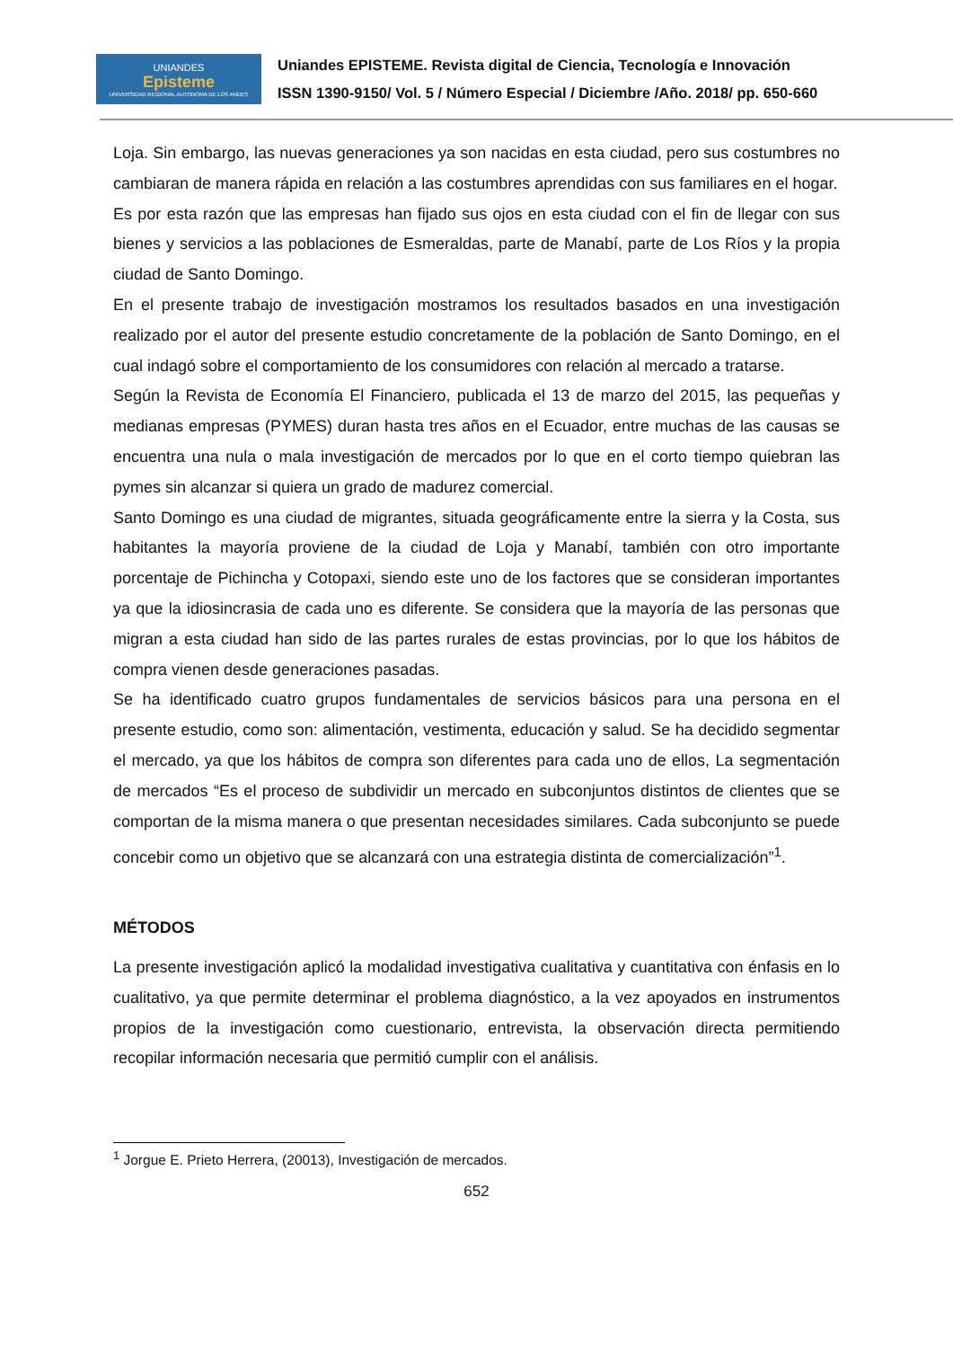UNIANDES
Episteme
UNIVERSIDAD REGIONAL AUTONOMA DE LOS ANDES
Uniandes EPISTEME. Revista digital de Ciencia, Tecnología e Innovación
ISSN 1390-9150/ Vol. 5 / Número Especial / Diciembre /Año. 2018/ pp. 650-660
Loja. Sin embargo, las nuevas generaciones ya son nacidas en esta ciudad, pero sus costumbres no cambiaran de manera rápida en relación a las costumbres aprendidas con sus familiares en el hogar.
Es por esta razón que las empresas han fijado sus ojos en esta ciudad con el fin de llegar con sus bienes y servicios a las poblaciones de Esmeraldas, parte de Manabí, parte de Los Ríos y la propia ciudad de Santo Domingo.
En el presente trabajo de investigación mostramos los resultados basados en una investigación realizado por el autor del presente estudio concretamente de la población de Santo Domingo, en el cual indagó sobre el comportamiento de los consumidores con relación al mercado a tratarse.
Según la Revista de Economía El Financiero, publicada el 13 de marzo del 2015, las pequeñas y medianas empresas (PYMES) duran hasta tres años en el Ecuador, entre muchas de las causas se encuentra una nula o mala investigación de mercados por lo que en el corto tiempo quiebran las pymes sin alcanzar si quiera un grado de madurez comercial.
Santo Domingo es una ciudad de migrantes, situada geográficamente entre la sierra y la Costa, sus habitantes la mayoría proviene de la ciudad de Loja y Manabí, también con otro importante porcentaje de Pichincha y Cotopaxi, siendo este uno de los factores que se consideran importantes ya que la idiosincrasia de cada uno es diferente. Se considera que la mayoría de las personas que migran a esta ciudad han sido de las partes rurales de estas provincias, por lo que los hábitos de compra vienen desde generaciones pasadas.
Se ha identificado cuatro grupos fundamentales de servicios básicos para una persona en el presente estudio, como son: alimentación, vestimenta, educación y salud. Se ha decidido segmentar el mercado, ya que los hábitos de compra son diferentes para cada uno de ellos, La segmentación de mercados “Es el proceso de subdividir un mercado en subconjuntos distintos de clientes que se comportan de la misma manera o que presentan necesidades similares. Cada subconjunto se puede concebir como un objetivo que se alcanzará con una estrategia distinta de comercialización”<sup>1</sup>.
MÉTODOS
La presente investigación aplicó la modalidad investigativa cualitativa y cuantitativa con énfasis en lo cualitativo, ya que permite determinar el problema diagnóstico, a la vez apoyados en instrumentos propios de la investigación como cuestionario, entrevista, la observación directa permitiendo recopilar información necesaria que permitió cumplir con el análisis.
<sup>1</sup> Jorgue E. Prieto Herrera, (20013), Investigación de mercados.
652